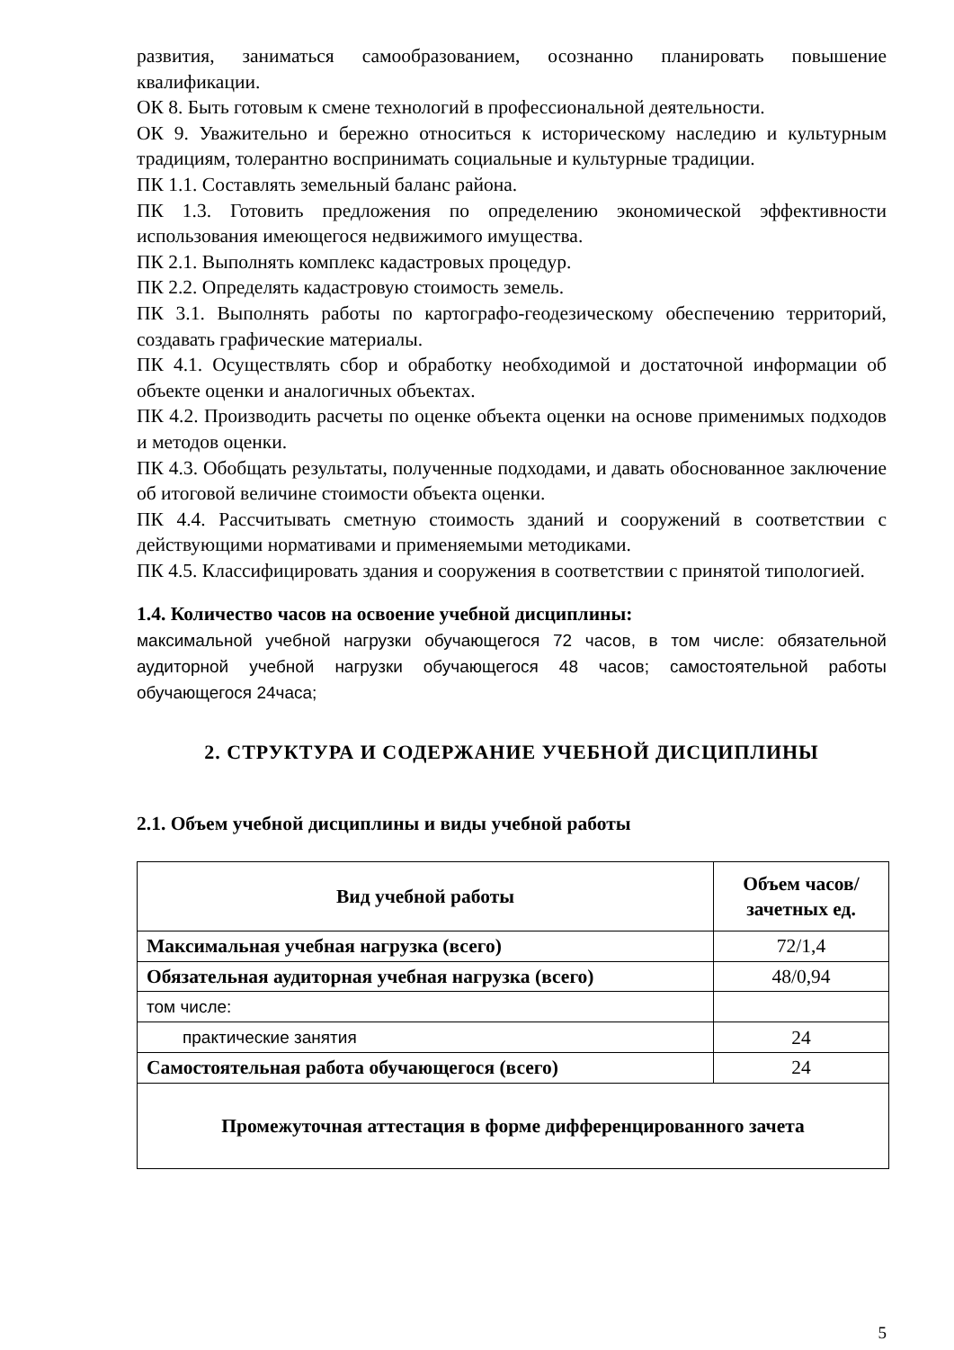развития, заниматься самообразованием, осознанно планировать повышение квалификации.
ОК 8. Быть готовым к смене технологий в профессиональной деятельности.
ОК 9. Уважительно и бережно относиться к историческому наследию и культурным традициям, толерантно воспринимать социальные и культурные традиции.
ПК 1.1. Составлять земельный баланс района.
ПК 1.3. Готовить предложения по определению экономической эффективности использования имеющегося недвижимого имущества.
ПК 2.1. Выполнять комплекс кадастровых процедур.
ПК 2.2. Определять кадастровую стоимость земель.
ПК 3.1. Выполнять работы по картографо-геодезическому обеспечению территорий, создавать графические материалы.
ПК 4.1. Осуществлять сбор и обработку необходимой и достаточной информации об объекте оценки и аналогичных объектах.
ПК 4.2. Производить расчеты по оценке объекта оценки на основе применимых подходов и методов оценки.
ПК 4.3. Обобщать результаты, полученные подходами, и давать обоснованное заключение об итоговой величине стоимости объекта оценки.
ПК 4.4. Рассчитывать сметную стоимость зданий и сооружений в соответствии с действующими нормативами и применяемыми методиками.
ПК 4.5. Классифицировать здания и сооружения в соответствии с принятой типологией.
1.4. Количество часов на освоение учебной дисциплины:
максимальной учебной нагрузки обучающегося 72 часов, в том числе: обязательной аудиторной учебной нагрузки обучающегося 48 часов; самостоятельной работы обучающегося 24часа;
2. СТРУКТУРА И СОДЕРЖАНИЕ УЧЕБНОЙ ДИСЦИПЛИНЫ
2.1. Объем учебной дисциплины и виды учебной работы
| Вид учебной работы | Объем часов/ зачетных ед. |
| --- | --- |
| Максимальная учебная нагрузка (всего) | 72/1,4 |
| Обязательная аудиторная учебная нагрузка (всего) | 48/0,94 |
| том числе: | |
| практические занятия | 24 |
| Самостоятельная работа обучающегося (всего) | 24 |
| Промежуточная аттестация в форме дифференцированного зачета | |
5